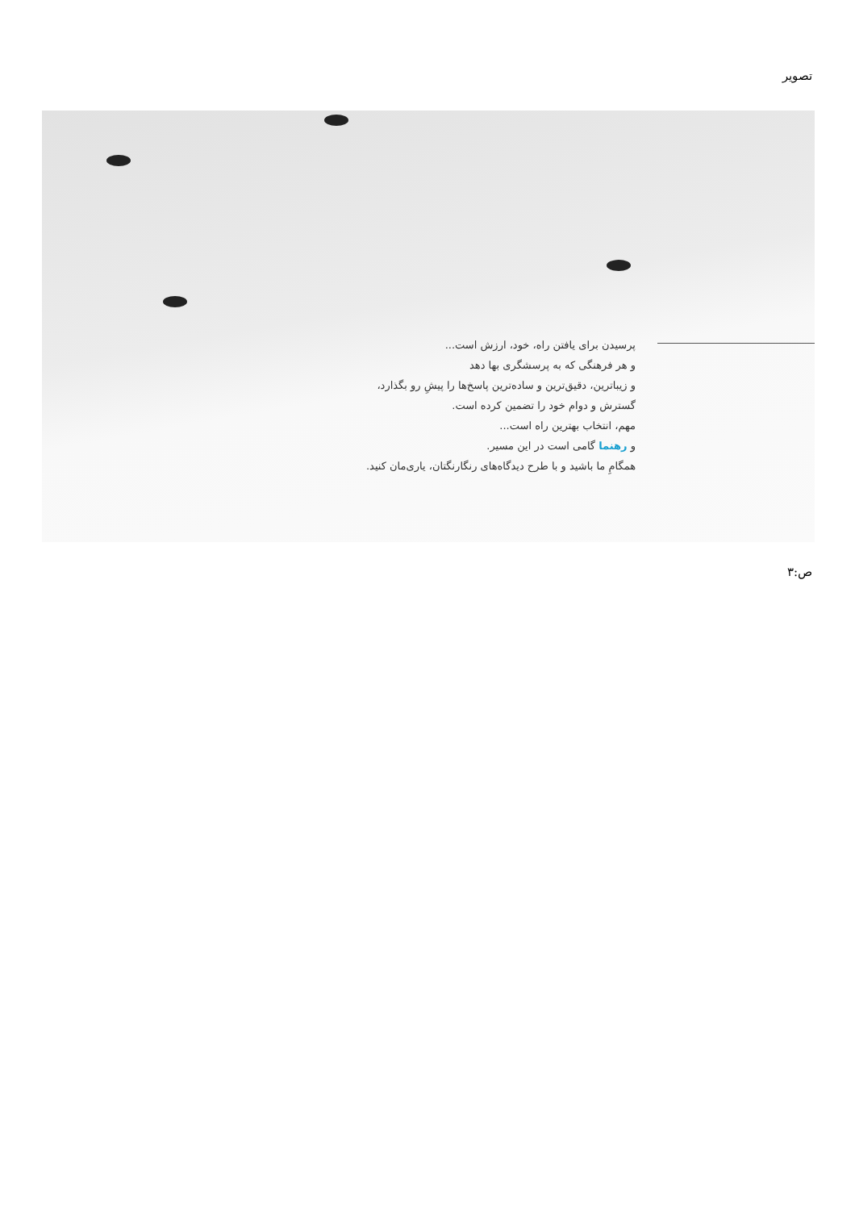تصویر
پرسیدن برای یافتن راه، خود، ارزش است...
و هر فرهنگی که به پرسشگری بها دهد
و زیباترین، دقیق‌ترین و ساده‌ترین پاسخ‌ها را پیشِ رو بگذارد،
گسترش و دوام خود را تضمین کرده است.
مهم، انتخاب بهترین راه است...
و رهنما گامی است در این مسیر.
همگامِ ما باشید و با طرح دیدگاه‌های رنگارنگتان، یاری‌مان کنید.
ص:۳